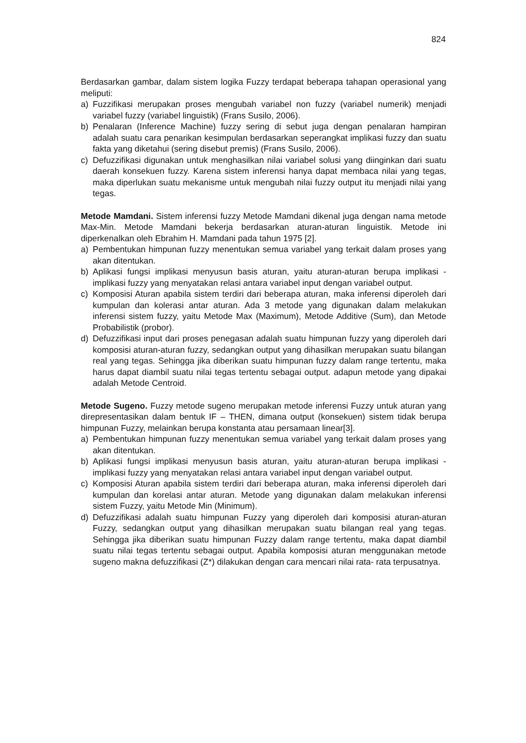824
Berdasarkan gambar, dalam sistem logika Fuzzy terdapat beberapa tahapan operasional yang meliputi:
a) Fuzzifikasi merupakan proses mengubah variabel non fuzzy (variabel numerik) menjadi variabel fuzzy (variabel linguistik) (Frans Susilo, 2006).
b) Penalaran (Inference Machine) fuzzy sering di sebut juga dengan penalaran hampiran adalah suatu cara penarikan kesimpulan berdasarkan seperangkat implikasi fuzzy dan suatu fakta yang diketahui (sering disebut premis) (Frans Susilo, 2006).
c) Defuzzifikasi digunakan untuk menghasilkan nilai variabel solusi yang diinginkan dari suatu daerah konsekuen fuzzy. Karena sistem inferensi hanya dapat membaca nilai yang tegas, maka diperlukan suatu mekanisme untuk mengubah nilai fuzzy output itu menjadi nilai yang tegas.
Metode Mamdani. Sistem inferensi fuzzy Metode Mamdani dikenal juga dengan nama metode Max-Min. Metode Mamdani bekerja berdasarkan aturan-aturan linguistik. Metode ini diperkenalkan oleh Ebrahim H. Mamdani pada tahun 1975 [2].
a) Pembentukan himpunan fuzzy menentukan semua variabel yang terkait dalam proses yang akan ditentukan.
b) Aplikasi fungsi implikasi menyusun basis aturan, yaitu aturan-aturan berupa implikasi - implikasi fuzzy yang menyatakan relasi antara variabel input dengan variabel output.
c) Komposisi Aturan apabila sistem terdiri dari beberapa aturan, maka inferensi diperoleh dari kumpulan dan kolerasi antar aturan. Ada 3 metode yang digunakan dalam melakukan inferensi sistem fuzzy, yaitu Metode Max (Maximum), Metode Additive (Sum), dan Metode Probabilistik (probor).
d) Defuzzifikasi input dari proses penegasan adalah suatu himpunan fuzzy yang diperoleh dari komposisi aturan-aturan fuzzy, sedangkan output yang dihasilkan merupakan suatu bilangan real yang tegas. Sehingga jika diberikan suatu himpunan fuzzy dalam range tertentu, maka harus dapat diambil suatu nilai tegas tertentu sebagai output. adapun metode yang dipakai adalah Metode Centroid.
Metode Sugeno. Fuzzy metode sugeno merupakan metode inferensi Fuzzy untuk aturan yang direpresentasikan dalam bentuk IF – THEN, dimana output (konsekuen) sistem tidak berupa himpunan Fuzzy, melainkan berupa konstanta atau persamaan linear[3].
a) Pembentukan himpunan fuzzy menentukan semua variabel yang terkait dalam proses yang akan ditentukan.
b) Aplikasi fungsi implikasi menyusun basis aturan, yaitu aturan-aturan berupa implikasi - implikasi fuzzy yang menyatakan relasi antara variabel input dengan variabel output.
c) Komposisi Aturan apabila sistem terdiri dari beberapa aturan, maka inferensi diperoleh dari kumpulan dan korelasi antar aturan. Metode yang digunakan dalam melakukan inferensi sistem Fuzzy, yaitu Metode Min (Minimum).
d) Defuzzifikasi adalah suatu himpunan Fuzzy yang diperoleh dari komposisi aturan-aturan Fuzzy, sedangkan output yang dihasilkan merupakan suatu bilangan real yang tegas. Sehingga jika diberikan suatu himpunan Fuzzy dalam range tertentu, maka dapat diambil suatu nilai tegas tertentu sebagai output. Apabila komposisi aturan menggunakan metode sugeno makna defuzzifikasi (Z*) dilakukan dengan cara mencari nilai rata- rata terpusatnya.